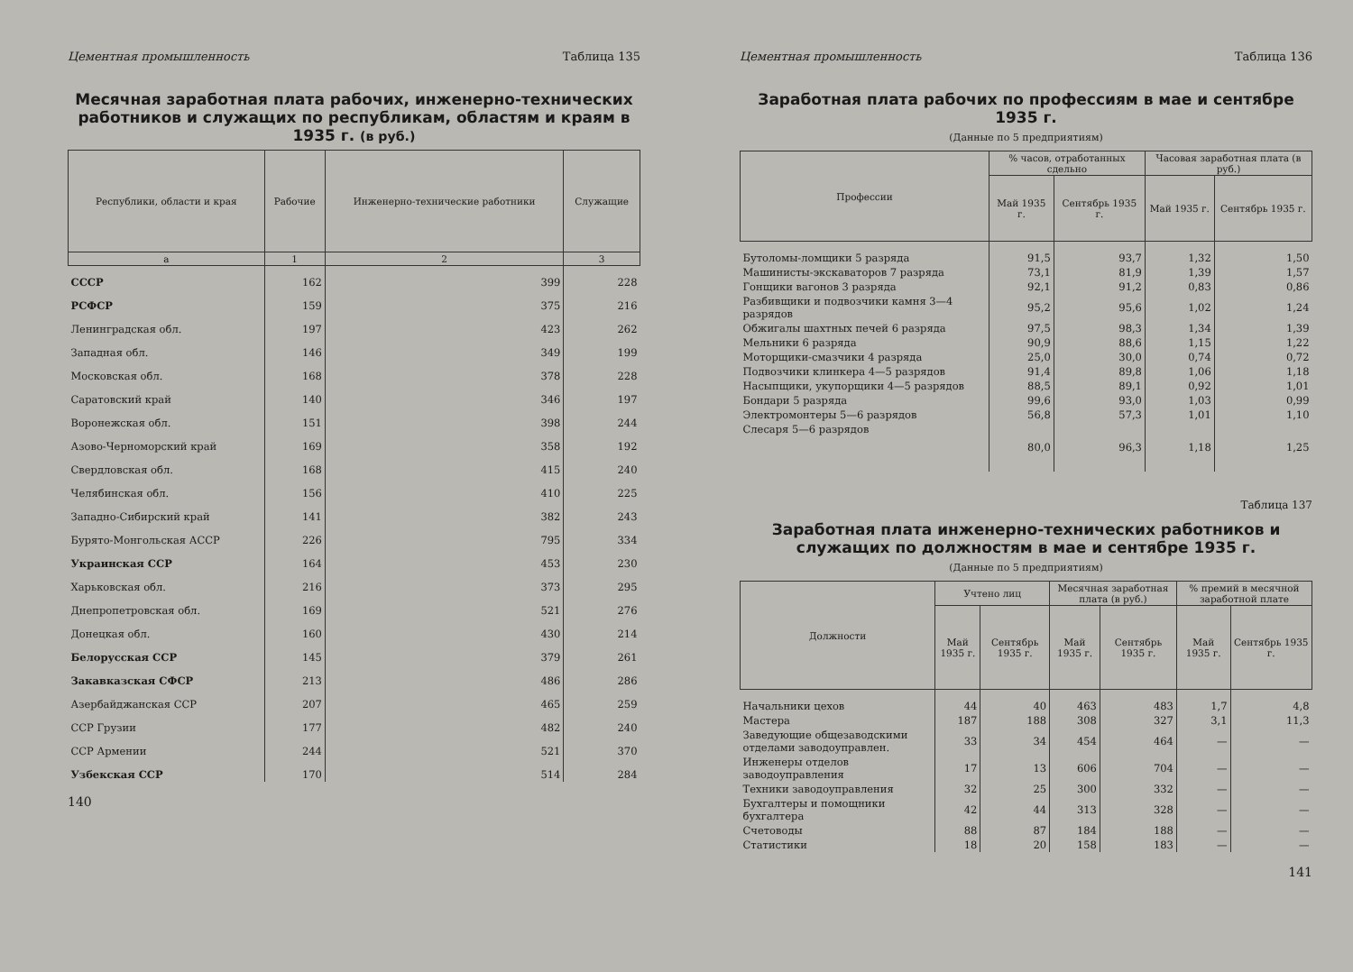Цементная промышленность Таблица 135
Месячная заработная плата рабочих, инженерно-технических работников и служащих по республикам, областям и краям в 1935 г. (в руб.)
| Республики, области и края | Рабочие | Инженерно-технические работники | Служащие |
| --- | --- | --- | --- |
| а | 1 | 2 | 3 |
| СССР | 162 | 399 | 228 |
| РСФСР | 159 | 375 | 216 |
| Ленинградская обл. | 197 | 423 | 262 |
| Западная обл. | 146 | 349 | 199 |
| Московская обл. | 168 | 378 | 228 |
| Саратовский край | 140 | 346 | 197 |
| Воронежская обл. | 151 | 398 | 244 |
| Азово-Черноморский край | 169 | 358 | 192 |
| Свердловская обл. | 168 | 415 | 240 |
| Челябинская обл. | 156 | 410 | 225 |
| Западно-Сибирский край | 141 | 382 | 243 |
| Бурято-Монгольская АССР | 226 | 795 | 334 |
| Украинская ССР | 164 | 453 | 230 |
| Харьковская обл. | 216 | 373 | 295 |
| Днепропетровская обл. | 169 | 521 | 276 |
| Донецкая обл. | 160 | 430 | 214 |
| Белорусская ССР | 145 | 379 | 261 |
| Закавказская СФСР | 213 | 486 | 286 |
| Азербайджанская ССР | 207 | 465 | 259 |
| ССР Грузии | 177 | 482 | 240 |
| ССР Армении | 244 | 521 | 370 |
| Узбекская ССР | 170 | 514 | 284 |
140
Цементная промышленность Таблица 136
Заработная плата рабочих по профессиям в мае и сентябре 1935 г.
(Данные по 5 предприятиям)
| Профессии | % часов, отработанных сдельно | | Часовая заработная плата (в руб.) | |
| --- | --- | --- | --- | --- |
| | Май 1935 г. | Сентябрь 1935 г. | Май 1935 г. | Сентябрь 1935 г. |
| Бутоломы-ломщики 5 разряда | 91,5 | 93,7 | 1,32 | 1,50 |
| Машинисты-экскаваторов 7 разряда | 73,1 | 81,9 | 1,39 | 1,57 |
| Гонщики вагонов 3 разряда | 92,1 | 91,2 | 0,83 | 0,86 |
| Разбивщики и подвозчики камня 3—4 разрядов | 95,2 | 95,6 | 1,02 | 1,24 |
| Обжигалы шахтных печей 6 разряда | 97,5 | 98,3 | 1,34 | 1,39 |
| Мельники 6 разряда | 90,9 | 88,6 | 1,15 | 1,22 |
| Моторщики-смазчики 4 разряда | 25,0 | 30,0 | 0,74 | 0,72 |
| Подвозчики клинкера 4—5 разрядов | 91,4 | 89,8 | 1,06 | 1,18 |
| Насыпщики, укупорщики 4—5 разрядов | 88,5 | 89,1 | 0,92 | 1,01 |
| Бондари 5 разряда | 99,6 | 93,0 | 1,03 | 0,99 |
| Электромонтеры 5—6 разрядов | 56,8 | 57,3 | 1,01 | 1,10 |
| Слесаря 5—6 разрядов | 80,0 | 96,3 | 1,18 | 1,25 |
Таблица 137
Заработная плата инженерно-технических работников и служащих по должностям в мае и сентябре 1935 г.
(Данные по 5 предприятиям)
| Должности | Учтено лиц | | Месячная заработная плата (в руб.) | | % премий в месячной заработной плате | |
| --- | --- | --- | --- | --- | --- | --- |
| | Май 1935 г. | Сентябрь 1935 г. | Май 1935 г. | Сентябрь 1935 г. | Май 1935 г. | Сентябрь 1935 г. |
| Начальники цехов | 44 | 40 | 463 | 483 | 1,7 | 4,8 |
| Мастера | 187 | 188 | 308 | 327 | 3,1 | 11,3 |
| Заведующие общезаводскими отделами заводоуправлен. | 33 | 34 | 454 | 464 | — | — |
| Инженеры отделов заводоуправления | 17 | 13 | 606 | 704 | — | — |
| Техники заводоуправления | 32 | 25 | 300 | 332 | — | — |
| Бухгалтеры и помощники бухгалтера | 42 | 44 | 313 | 328 | — | — |
| Счетоводы | 88 | 87 | 184 | 188 | — | — |
| Статистики | 18 | 20 | 158 | 183 | — | — |
141